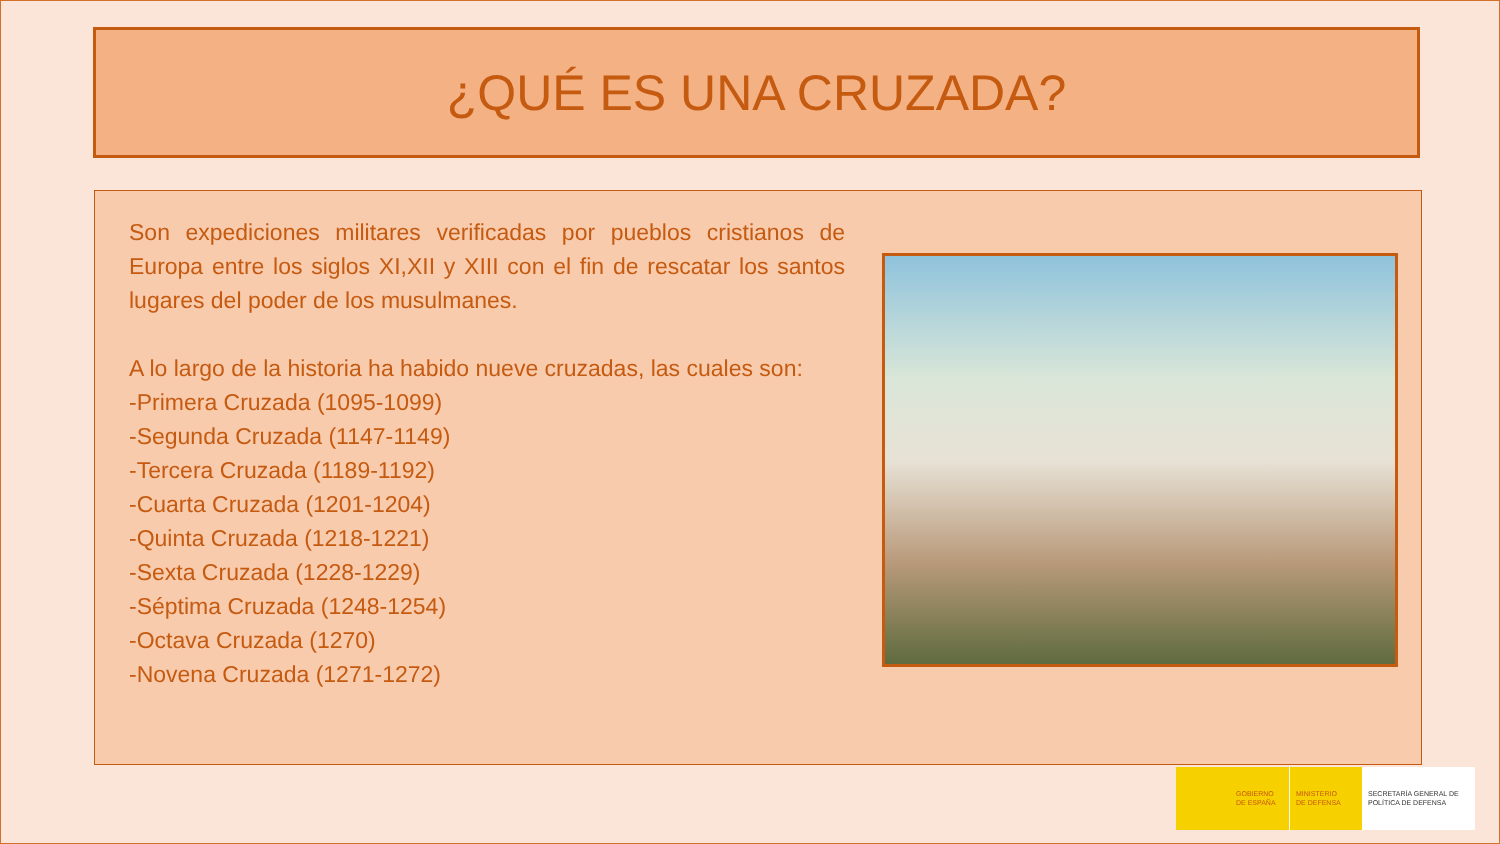¿QUÉ ES UNA CRUZADA?
Son expediciones militares verificadas por pueblos cristianos de Europa entre los siglos XI,XII y XIII con el fin de rescatar los santos lugares del poder de los musulmanes.
A lo largo de la historia ha habido nueve cruzadas, las cuales son:
-Primera Cruzada (1095-1099)
-Segunda Cruzada (1147-1149)
-Tercera Cruzada (1189-1192)
-Cuarta Cruzada (1201-1204)
-Quinta Cruzada (1218-1221)
-Sexta Cruzada (1228-1229)
-Séptima Cruzada (1248-1254)
-Octava Cruzada (1270)
-Novena Cruzada (1271-1272)
GOBIERNO
DE ESPAÑA
MINISTERIO
DE DEFENSA
SECRETARÍA GENERAL DE
POLÍTICA DE DEFENSA